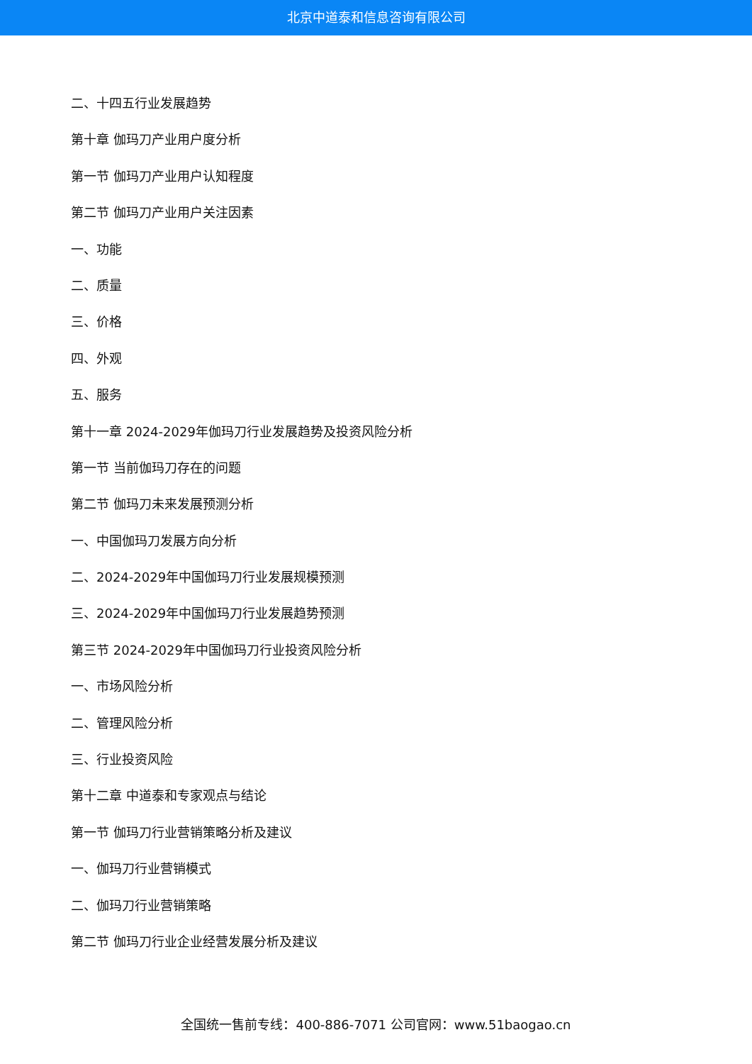北京中道泰和信息咨询有限公司
二、十四五行业发展趋势
第十章 伽玛刀产业用户度分析
第一节 伽玛刀产业用户认知程度
第二节 伽玛刀产业用户关注因素
一、功能
二、质量
三、价格
四、外观
五、服务
第十一章 2024-2029年伽玛刀行业发展趋势及投资风险分析
第一节 当前伽玛刀存在的问题
第二节 伽玛刀未来发展预测分析
一、中国伽玛刀发展方向分析
二、2024-2029年中国伽玛刀行业发展规模预测
三、2024-2029年中国伽玛刀行业发展趋势预测
第三节 2024-2029年中国伽玛刀行业投资风险分析
一、市场风险分析
二、管理风险分析
三、行业投资风险
第十二章 中道泰和专家观点与结论
第一节 伽玛刀行业营销策略分析及建议
一、伽玛刀行业营销模式
二、伽玛刀行业营销策略
第二节 伽玛刀行业企业经营发展分析及建议
全国统一售前专线：400-886-7071 公司官网：www.51baogao.cn